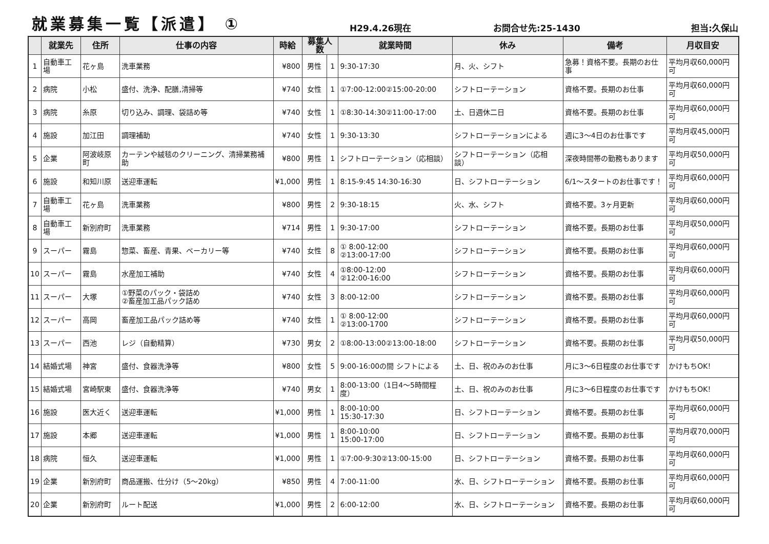就業募集一覧【派遣】 ①
H29.4.26現在 お問合せ先:25-1430 担当:久保山
| | 就業先 | 住所 | 仕事の内容 | 時給 | 募集人数 | | 就業時間 | 休み | 備考 | 月収目安 |
| --- | --- | --- | --- | --- | --- | --- | --- | --- | --- | --- |
| 1 | 自動車工場 | 花ヶ島 | 洗車業務 | ¥800 | 男性 | 1 | 9:30-17:30 | 月、火、シフト | 急募！資格不要。長期のお仕事 | 平均月収60,000円可 |
| 2 | 病院 | 小松 | 盛付、洗浄、配膳,清掃等 | ¥740 | 女性 | 1 | ①7:00-12:00②15:00-20:00 | シフトローテーション | 資格不要。長期のお仕事 | 平均月収60,000円可 |
| 3 | 病院 | 糸原 | 切り込み、調理、袋詰め等 | ¥740 | 女性 | 1 | ①8:30-14:30②11:00-17:00 | 土、日週休二日 | 資格不要。長期のお仕事 | 平均月収60,000円可 |
| 4 | 施設 | 加江田 | 調理補助 | ¥740 | 女性 | 1 | 9:30-13:30 | シフトローテーションによる | 週に3～4日のお仕事です | 平均月収45,000円可 |
| 5 | 企業 | 阿波岐原町 | カーテンや絨毯のクリーニング、清掃業務補助 | ¥800 | 男性 | 1 | シフトローテーション（応相談） | シフトローテーション（応相談） | 深夜時間帯の勤務もあります | 平均月収50,000円可 |
| 6 | 施設 | 和知川原 | 送迎車運転 | ¥1,000 | 男性 | 1 | 8:15-9:45 14:30-16:30 | 日、シフトローテーション | 6/1～スタートのお仕事です！ | 平均月収60,000円可 |
| 7 | 自動車工場 | 花ヶ島 | 洗車業務 | ¥800 | 男性 | 2 | 9:30-18:15 | 火、水、シフト | 資格不要。3ヶ月更新 | 平均月収60,000円可 |
| 8 | 自動車工場 | 新別府町 | 洗車業務 | ¥714 | 男性 | 1 | 9:30-17:00 | シフトローテーション | 資格不要。長期のお仕事 | 平均月収50,000円可 |
| 9 | スーパー | 霧島 | 惣菜、畜産、青果、ベーカリー等 | ¥740 | 女性 | 8 | ① 8:00-12:00 ②13:00-17:00 | シフトローテーション | 資格不要。長期のお仕事 | 平均月収60,000円可 |
| 10 | スーパー | 霧島 | 水産加工補助 | ¥740 | 女性 | 4 | ①8:00-12:00 ②12:00-16:00 | シフトローテーション | 資格不要。長期のお仕事 | 平均月収60,000円可 |
| 11 | スーパー | 大塚 | ①野菜のパック・袋詰め ②畜産加工品パック詰め | ¥740 | 女性 | 3 | 8:00-12:00 | シフトローテーション | 資格不要。長期のお仕事 | 平均月収60,000円可 |
| 12 | スーパー | 高岡 | 畜産加工品パック詰め等 | ¥740 | 女性 | 1 | ① 8:00-12:00 ②13:00-1700 | シフトローテーション | 資格不要。長期のお仕事 | 平均月収60,000円可 |
| 13 | スーパー | 西池 | レジ（自動精算） | ¥730 | 男女 | 2 | ①8:00-13:00②13:00-18:00 | シフトローテーション | 資格不要。長期のお仕事 | 平均月収50,000円可 |
| 14 | 結婚式場 | 神宮 | 盛付、食器洗浄等 | ¥800 | 女性 | 5 | 9:00-16:00の間 シフトによる | 土、日、祝のみのお仕事 | 月に3～6日程度のお仕事です | かけもちOK！ |
| 15 | 結婚式場 | 宮崎駅東 | 盛付、食器洗浄等 | ¥740 | 男女 | 1 | 8:00-13:00（1日4～5時間程度） | 土、日、祝のみのお仕事 | 月に3～6日程度のお仕事です | かけもちOK！ |
| 16 | 施設 | 医大近く | 送迎車運転 | ¥1,000 | 男性 | 1 | 8:00-10:00 15:30-17:30 | 日、シフトローテーション | 資格不要。長期のお仕事 | 平均月収60,000円可 |
| 17 | 施設 | 本郷 | 送迎車運転 | ¥1,000 | 男性 | 1 | 8:00-10:00 15:00-17:00 | 日、シフトローテーション | 資格不要。長期のお仕事 | 平均月収70,000円可 |
| 18 | 病院 | 恒久 | 送迎車運転 | ¥1,000 | 男性 | 1 | ①7:00-9:30②13:00-15:00 | 日、シフトローテーション | 資格不要。長期のお仕事 | 平均月収60,000円可 |
| 19 | 企業 | 新別府町 | 商品運搬、仕分け（5～20kg） | ¥850 | 男性 | 4 | 7:00-11:00 | 水、日、シフトローテーション | 資格不要。長期のお仕事 | 平均月収60,000円可 |
| 20 | 企業 | 新別府町 | ルート配送 | ¥1,000 | 男性 | 2 | 6:00-12:00 | 水、日、シフトローテーション | 資格不要。長期のお仕事 | 平均月収60,000円可 |